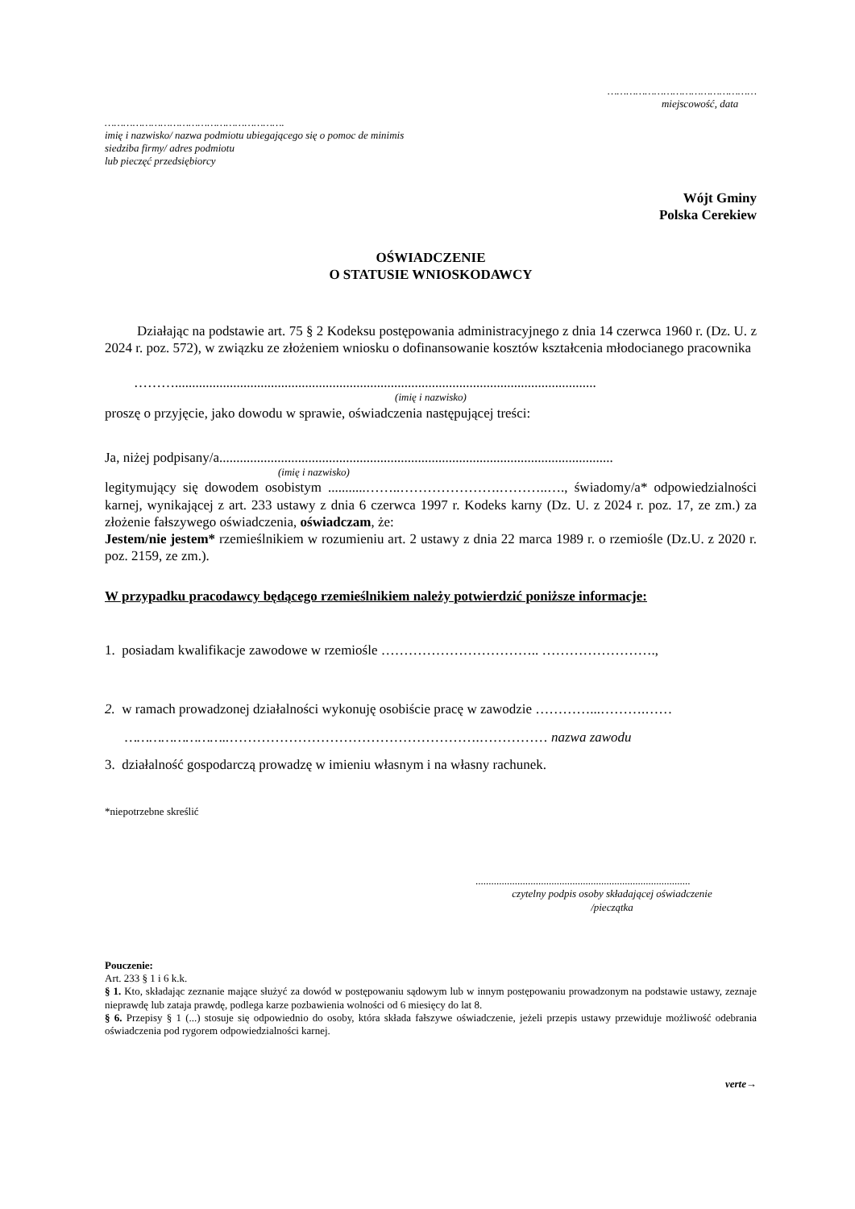…………………………………………
miejscowość, data
………………………………………………….
imię i nazwisko/ nazwa podmiotu ubiegającego się o pomoc de minimis
siedziba firmy/ adres podmiotu
lub pieczęć przedsiębiorcy
Wójt Gminy
Polska Cerekiew
OŚWIADCZENIE
O STATUSIE WNIOSKODAWCY
Działając na podstawie art. 75 § 2 Kodeksu postępowania administracyjnego z dnia 14 czerwca 1960 r. (Dz. U. z 2024 r. poz. 572), w związku ze złożeniem wniosku o dofinansowanie kosztów kształcenia młodocianego pracownika
………...........................................................................................................................
(imię i nazwisko)
proszę o przyjęcie, jako dowodu w sprawie, oświadczenia następującej treści:
Ja, niżej podpisany/a...................................................................................................................
(imię i nazwisko)
legitymujący się dowodem osobistym ...........……..………………….………..…., świadomy/a* odpowiedzialności karnej, wynikającej z art. 233 ustawy z dnia 6 czerwca 1997 r. Kodeks karny (Dz. U. z 2024 r. poz. 17, ze zm.) za złożenie fałszywego oświadczenia, oświadczam, że:
Jestem/nie jestem* rzemieślnikiem w rozumieniu art. 2 ustawy z dnia 22 marca 1989 r. o rzemiośle (Dz.U. z 2020 r. poz. 2159, ze zm.).
W przypadku pracodawcy będącego rzemieślnikiem należy potwierdzić poniższe informacje:
1. posiadam kwalifikacje zawodowe w rzemiośle …………………………….. …………………….,
2. w ramach prowadzonej działalności wykonuję osobiście pracę w zawodzie …………...……….……
……………………..……………………………………………….…………… nazwa zawodu
3. działalność gospodarczą prowadzę w imieniu własnym i na własny rachunek.
*niepotrzebne skreślić
..................................................................................
czytelny podpis osoby składającej oświadczenie
/pieczątka
Pouczenie:
Art. 233 § 1 i 6 k.k.
§ 1. Kto, składając zeznanie mające służyć za dowód w postępowaniu sądowym lub w innym postępowaniu prowadzonym na podstawie ustawy, zeznaje nieprawdę lub zataja prawdę, podlega karze pozbawienia wolności od 6 miesięcy do lat 8.
§ 6. Przepisy § 1 (...) stosuje się odpowiednio do osoby, która składa fałszywe oświadczenie, jeżeli przepis ustawy przewiduje możliwość odebrania oświadczenia pod rygorem odpowiedzialności karnej.
verte→